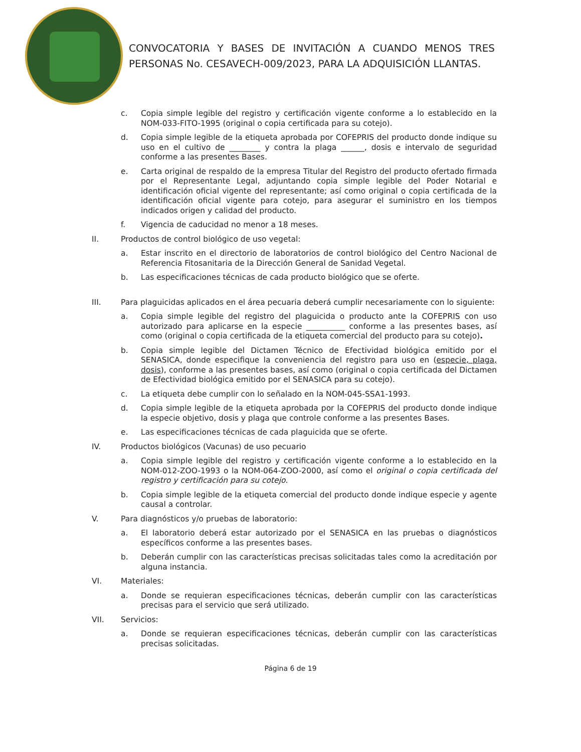CONVOCATORIA Y BASES DE INVITACIÓN A CUANDO MENOS TRES PERSONAS No. CESAVECH-009/2023, PARA LA ADQUISICIÓN LLANTAS.
c. Copia simple legible del registro y certificación vigente conforme a lo establecido en la NOM-033-FITO-1995 (original o copia certificada para su cotejo).
d. Copia simple legible de la etiqueta aprobada por COFEPRIS del producto donde indique su uso en el cultivo de ________ y contra la plaga ______, dosis e intervalo de seguridad conforme a las presentes Bases.
e. Carta original de respaldo de la empresa Titular del Registro del producto ofertado firmada por el Representante Legal, adjuntando copia simple legible del Poder Notarial e identificación oficial vigente del representante; así como original o copia certificada de la identificación oficial vigente para cotejo, para asegurar el suministro en los tiempos indicados origen y calidad del producto.
f. Vigencia de caducidad no menor a 18 meses.
II. Productos de control biológico de uso vegetal:
a. Estar inscrito en el directorio de laboratorios de control biológico del Centro Nacional de Referencia Fitosanitaria de la Dirección General de Sanidad Vegetal.
b. Las especificaciones técnicas de cada producto biológico que se oferte.
III. Para plaguicidas aplicados en el área pecuaria deberá cumplir necesariamente con lo siguiente:
a. Copia simple legible del registro del plaguicida o producto ante la COFEPRIS con uso autorizado para aplicarse en la especie __________ conforme a las presentes bases, así como (original o copia certificada de la etiqueta comercial del producto para su cotejo).
b. Copia simple legible del Dictamen Técnico de Efectividad biológica emitido por el SENASICA, donde especifique la conveniencia del registro para uso en (especie, plaga, dosis), conforme a las presentes bases, así como (original o copia certificada del Dictamen de Efectividad biológica emitido por el SENASICA para su cotejo).
c. La etiqueta debe cumplir con lo señalado en la NOM-045-SSA1-1993.
d. Copia simple legible de la etiqueta aprobada por la COFEPRIS del producto donde indique la especie objetivo, dosis y plaga que controle conforme a las presentes Bases.
e. Las especificaciones técnicas de cada plaguicida que se oferte.
IV. Productos biológicos (Vacunas) de uso pecuario
a. Copia simple legible del registro y certificación vigente conforme a lo establecido en la NOM-012-ZOO-1993 o la NOM-064-ZOO-2000, así como el original o copia certificada del registro y certificación para su cotejo.
b. Copia simple legible de la etiqueta comercial del producto donde indique especie y agente causal a controlar.
V. Para diagnósticos y/o pruebas de laboratorio:
a. El laboratorio deberá estar autorizado por el SENASICA en las pruebas o diagnósticos específicos conforme a las presentes bases.
b. Deberán cumplir con las características precisas solicitadas tales como la acreditación por alguna instancia.
VI. Materiales:
a. Donde se requieran especificaciones técnicas, deberán cumplir con las características precisas para el servicio que será utilizado.
VII. Servicios:
a. Donde se requieran especificaciones técnicas, deberán cumplir con las características precisas solicitadas.
Página 6 de 19